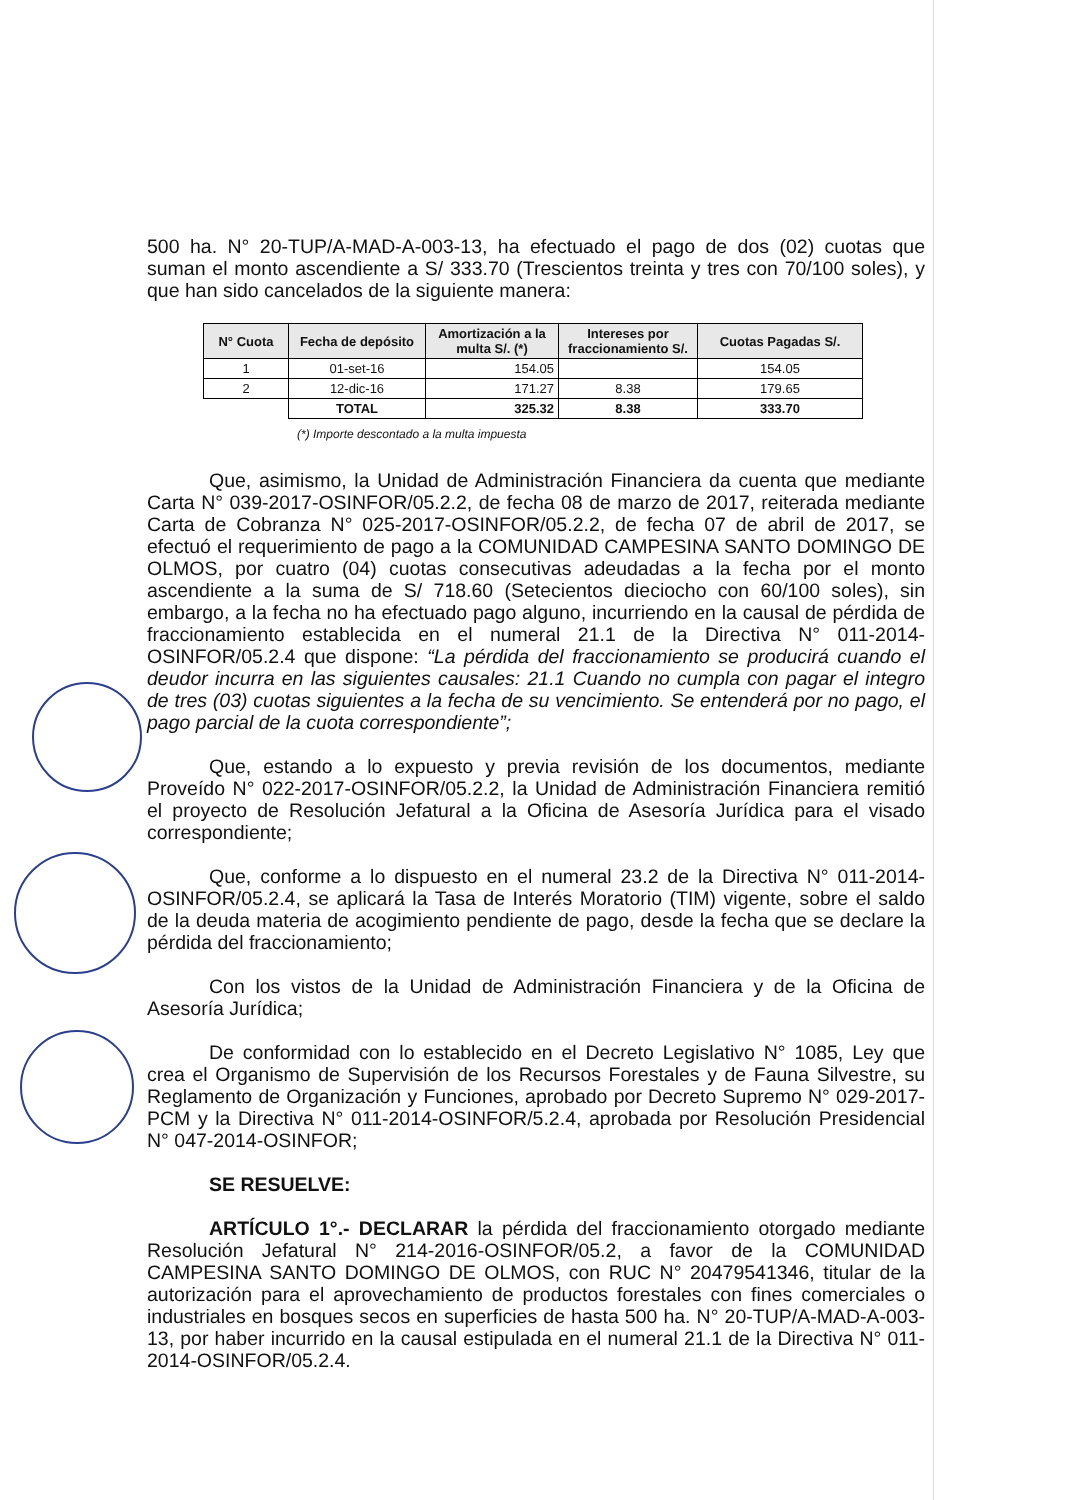500 ha. N° 20-TUP/A-MAD-A-003-13, ha efectuado el pago de dos (02) cuotas que suman el monto ascendiente a S/ 333.70 (Trescientos treinta y tres con 70/100 soles), y que han sido cancelados de la siguiente manera:
| N° Cuota | Fecha de depósito | Amortización a la multa S/. (*) | Intereses por fraccionamiento S/. | Cuotas Pagadas S/. |
| --- | --- | --- | --- | --- |
| 1 | 01-set-16 | 154.05 | | 154.05 |
| 2 | 12-dic-16 | 171.27 | 8.38 | 179.65 |
| | TOTAL | 325.32 | 8.38 | 333.70 |
(*) Importe descontado a la multa impuesta
Que, asimismo, la Unidad de Administración Financiera da cuenta que mediante Carta N° 039-2017-OSINFOR/05.2.2, de fecha 08 de marzo de 2017, reiterada mediante Carta de Cobranza N° 025-2017-OSINFOR/05.2.2, de fecha 07 de abril de 2017, se efectuó el requerimiento de pago a la COMUNIDAD CAMPESINA SANTO DOMINGO DE OLMOS, por cuatro (04) cuotas consecutivas adeudadas a la fecha por el monto ascendiente a la suma de S/ 718.60 (Setecientos dieciocho con 60/100 soles), sin embargo, a la fecha no ha efectuado pago alguno, incurriendo en la causal de pérdida de fraccionamiento establecida en el numeral 21.1 de la Directiva N° 011-2014-OSINFOR/05.2.4 que dispone: “La pérdida del fraccionamiento se producirá cuando el deudor incurra en las siguientes causales: 21.1 Cuando no cumpla con pagar el integro de tres (03) cuotas siguientes a la fecha de su vencimiento. Se entenderá por no pago, el pago parcial de la cuota correspondiente”;
Que, estando a lo expuesto y previa revisión de los documentos, mediante Proveído N° 022-2017-OSINFOR/05.2.2, la Unidad de Administración Financiera remitió el proyecto de Resolución Jefatural a la Oficina de Asesoría Jurídica para el visado correspondiente;
Que, conforme a lo dispuesto en el numeral 23.2 de la Directiva N° 011-2014-OSINFOR/05.2.4, se aplicará la Tasa de Interés Moratorio (TIM) vigente, sobre el saldo de la deuda materia de acogimiento pendiente de pago, desde la fecha que se declare la pérdida del fraccionamiento;
Con los vistos de la Unidad de Administración Financiera y de la Oficina de Asesoría Jurídica;
De conformidad con lo establecido en el Decreto Legislativo N° 1085, Ley que crea el Organismo de Supervisión de los Recursos Forestales y de Fauna Silvestre, su Reglamento de Organización y Funciones, aprobado por Decreto Supremo N° 029-2017-PCM y la Directiva N° 011-2014-OSINFOR/5.2.4, aprobada por Resolución Presidencial N° 047-2014-OSINFOR;
SE RESUELVE:
ARTÍCULO 1°.- DECLARAR la pérdida del fraccionamiento otorgado mediante Resolución Jefatural N° 214-2016-OSINFOR/05.2, a favor de la COMUNIDAD CAMPESINA SANTO DOMINGO DE OLMOS, con RUC N° 20479541346, titular de la autorización para el aprovechamiento de productos forestales con fines comerciales o industriales en bosques secos en superficies de hasta 500 ha. N° 20-TUP/A-MAD-A-003-13, por haber incurrido en la causal estipulada en el numeral 21.1 de la Directiva N° 011-2014-OSINFOR/05.2.4.